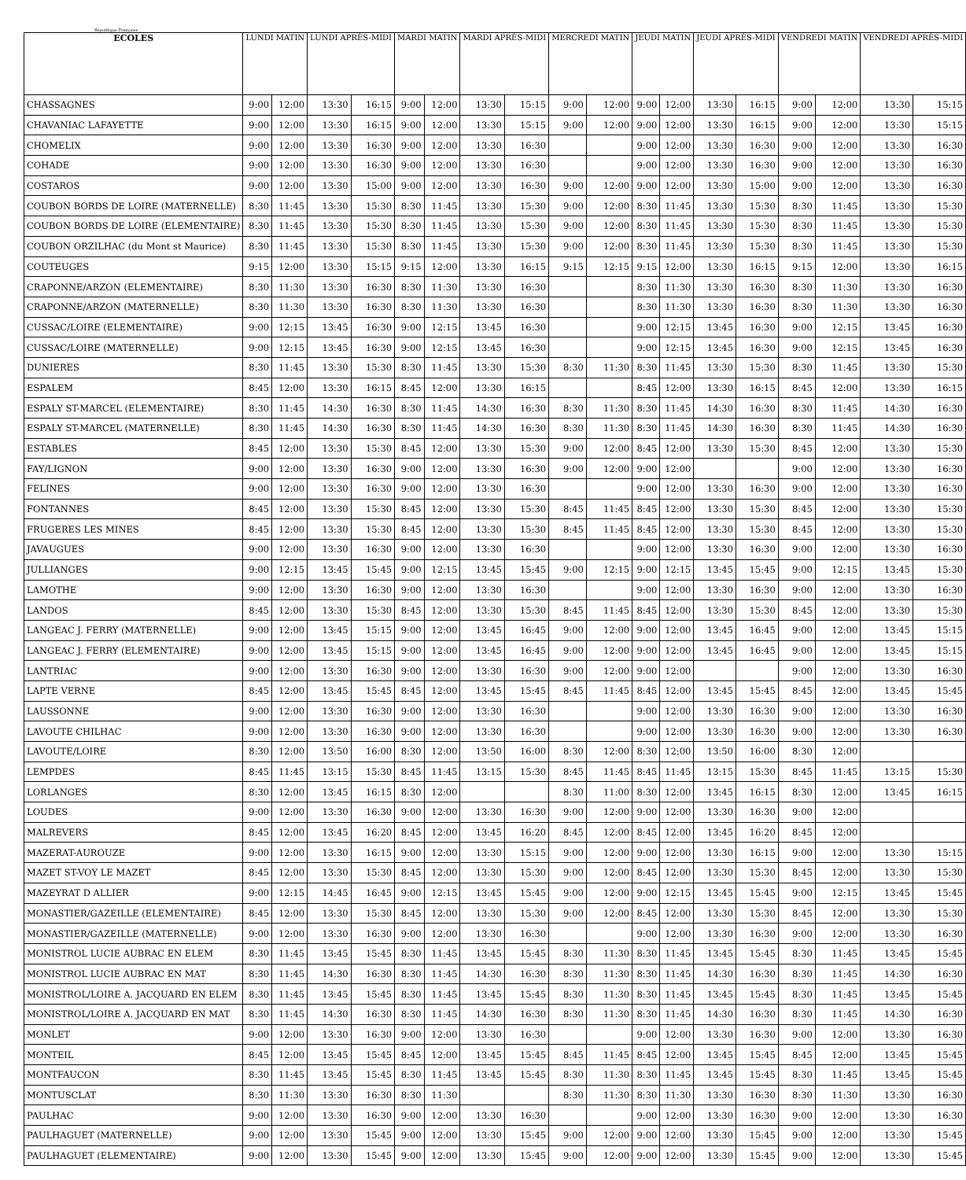République Française
| ECOLES | LUNDI MATIN | | LUNDI APRÈS-MIDI | | MARDI MATIN | | MARDI APRÈS-MIDI | | MERCREDI MATIN | | JEUDI MATIN | | JEUDI APRÈS-MIDI | | VENDREDI MATIN | | VENDREDI APRÈS-MIDI | |
| --- | --- | --- | --- | --- | --- | --- | --- | --- | --- | --- | --- | --- | --- | --- | --- | --- | --- | --- |
| CHASSAGNES | 9:00 | 12:00 | 13:30 | 16:15 | 9:00 | 12:00 | 13:30 | 15:15 | 9:00 | 12:00 | 9:00 | 12:00 | 13:30 | 16:15 | 9:00 | 12:00 | 13:30 | 15:15 |
| CHAVANIAC LAFAYETTE | 9:00 | 12:00 | 13:30 | 16:15 | 9:00 | 12:00 | 13:30 | 15:15 | 9:00 | 12:00 | 9:00 | 12:00 | 13:30 | 16:15 | 9:00 | 12:00 | 13:30 | 15:15 |
| CHOMELIX | 9:00 | 12:00 | 13:30 | 16:30 | 9:00 | 12:00 | 13:30 | 16:30 | | | 9:00 | 12:00 | 13:30 | 16:30 | 9:00 | 12:00 | 13:30 | 16:30 |
| COHADE | 9:00 | 12:00 | 13:30 | 16:30 | 9:00 | 12:00 | 13:30 | 16:30 | | | 9:00 | 12:00 | 13:30 | 16:30 | 9:00 | 12:00 | 13:30 | 16:30 |
| COSTAROS | 9:00 | 12:00 | 13:30 | 15:00 | 9:00 | 12:00 | 13:30 | 16:30 | 9:00 | 12:00 | 9:00 | 12:00 | 13:30 | 15:00 | 9:00 | 12:00 | 13:30 | 16:30 |
| COUBON BORDS DE LOIRE (MATERNELLE) | 8:30 | 11:45 | 13:30 | 15:30 | 8:30 | 11:45 | 13:30 | 15:30 | 9:00 | 12:00 | 8:30 | 11:45 | 13:30 | 15:30 | 8:30 | 11:45 | 13:30 | 15:30 |
| COUBON BORDS DE LOIRE (ELEMENTAIRE) | 8:30 | 11:45 | 13:30 | 15:30 | 8:30 | 11:45 | 13:30 | 15:30 | 9:00 | 12:00 | 8:30 | 11:45 | 13:30 | 15:30 | 8:30 | 11:45 | 13:30 | 15:30 |
| COUBON ORZILHAC (du Mont st Maurice) | 8:30 | 11:45 | 13:30 | 15:30 | 8:30 | 11:45 | 13:30 | 15:30 | 9:00 | 12:00 | 8:30 | 11:45 | 13:30 | 15:30 | 8:30 | 11:45 | 13:30 | 15:30 |
| COUTEUGES | 9:15 | 12:00 | 13:30 | 15:15 | 9:15 | 12:00 | 13:30 | 16:15 | 9:15 | 12:15 | 9:15 | 12:00 | 13:30 | 16:15 | 9:15 | 12:00 | 13:30 | 16:15 |
| CRAPONNE/ARZON (ELEMENTAIRE) | 8:30 | 11:30 | 13:30 | 16:30 | 8:30 | 11:30 | 13:30 | 16:30 | | | 8:30 | 11:30 | 13:30 | 16:30 | 8:30 | 11:30 | 13:30 | 16:30 |
| CRAPONNE/ARZON (MATERNELLE) | 8:30 | 11:30 | 13:30 | 16:30 | 8:30 | 11:30 | 13:30 | 16:30 | | | 8:30 | 11:30 | 13:30 | 16:30 | 8:30 | 11:30 | 13:30 | 16:30 |
| CUSSAC/LOIRE (ELEMENTAIRE) | 9:00 | 12:15 | 13:45 | 16:30 | 9:00 | 12:15 | 13:45 | 16:30 | | | 9:00 | 12:15 | 13:45 | 16:30 | 9:00 | 12:15 | 13:45 | 16:30 |
| CUSSAC/LOIRE (MATERNELLE) | 9:00 | 12:15 | 13:45 | 16:30 | 9:00 | 12:15 | 13:45 | 16:30 | | | 9:00 | 12:15 | 13:45 | 16:30 | 9:00 | 12:15 | 13:45 | 16:30 |
| DUNIERES | 8:30 | 11:45 | 13:30 | 15:30 | 8:30 | 11:45 | 13:30 | 15:30 | 8:30 | 11:30 | 8:30 | 11:45 | 13:30 | 15:30 | 8:30 | 11:45 | 13:30 | 15:30 |
| ESPALEM | 8:45 | 12:00 | 13:30 | 16:15 | 8:45 | 12:00 | 13:30 | 16:15 | | | 8:45 | 12:00 | 13:30 | 16:15 | 8:45 | 12:00 | 13:30 | 16:15 |
| ESPALY ST-MARCEL (ELEMENTAIRE) | 8:30 | 11:45 | 14:30 | 16:30 | 8:30 | 11:45 | 14:30 | 16:30 | 8:30 | 11:30 | 8:30 | 11:45 | 14:30 | 16:30 | 8:30 | 11:45 | 14:30 | 16:30 |
| ESPALY ST-MARCEL (MATERNELLE) | 8:30 | 11:45 | 14:30 | 16:30 | 8:30 | 11:45 | 14:30 | 16:30 | 8:30 | 11:30 | 8:30 | 11:45 | 14:30 | 16:30 | 8:30 | 11:45 | 14:30 | 16:30 |
| ESTABLES | 8:45 | 12:00 | 13:30 | 15:30 | 8:45 | 12:00 | 13:30 | 15:30 | 9:00 | 12:00 | 8:45 | 12:00 | 13:30 | 15:30 | 8:45 | 12:00 | 13:30 | 15:30 |
| FAY/LIGNON | 9:00 | 12:00 | 13:30 | 16:30 | 9:00 | 12:00 | 13:30 | 16:30 | 9:00 | 12:00 | 9:00 | 12:00 | | | 9:00 | 12:00 | 13:30 | 16:30 |
| FELINES | 9:00 | 12:00 | 13:30 | 16:30 | 9:00 | 12:00 | 13:30 | 16:30 | | | 9:00 | 12:00 | 13:30 | 16:30 | 9:00 | 12:00 | 13:30 | 16:30 |
| FONTANNES | 8:45 | 12:00 | 13:30 | 15:30 | 8:45 | 12:00 | 13:30 | 15:30 | 8:45 | 11:45 | 8:45 | 12:00 | 13:30 | 15:30 | 8:45 | 12:00 | 13:30 | 15:30 |
| FRUGERES LES MINES | 8:45 | 12:00 | 13:30 | 15:30 | 8:45 | 12:00 | 13:30 | 15:30 | 8:45 | 11:45 | 8:45 | 12:00 | 13:30 | 15:30 | 8:45 | 12:00 | 13:30 | 15:30 |
| JAVAUGUES | 9:00 | 12:00 | 13:30 | 16:30 | 9:00 | 12:00 | 13:30 | 16:30 | | | 9:00 | 12:00 | 13:30 | 16:30 | 9:00 | 12:00 | 13:30 | 16:30 |
| JULLIANGES | 9:00 | 12:15 | 13:45 | 15:45 | 9:00 | 12:15 | 13:45 | 15:45 | 9:00 | 12:15 | 9:00 | 12:15 | 13:45 | 15:45 | 9:00 | 12:15 | 13:45 | 15:30 |
| LAMOTHE | 9:00 | 12:00 | 13:30 | 16:30 | 9:00 | 12:00 | 13:30 | 16:30 | | | 9:00 | 12:00 | 13:30 | 16:30 | 9:00 | 12:00 | 13:30 | 16:30 |
| LANDOS | 8:45 | 12:00 | 13:30 | 15:30 | 8:45 | 12:00 | 13:30 | 15:30 | 8:45 | 11:45 | 8:45 | 12:00 | 13:30 | 15:30 | 8:45 | 12:00 | 13:30 | 15:30 |
| LANGEAC J. FERRY (MATERNELLE) | 9:00 | 12:00 | 13:45 | 15:15 | 9:00 | 12:00 | 13:45 | 16:45 | 9:00 | 12:00 | 9:00 | 12:00 | 13:45 | 16:45 | 9:00 | 12:00 | 13:45 | 15:15 |
| LANGEAC J. FERRY (ELEMENTAIRE) | 9:00 | 12:00 | 13:45 | 15:15 | 9:00 | 12:00 | 13:45 | 16:45 | 9:00 | 12:00 | 9:00 | 12:00 | 13:45 | 16:45 | 9:00 | 12:00 | 13:45 | 15:15 |
| LANTRIAC | 9:00 | 12:00 | 13:30 | 16:30 | 9:00 | 12:00 | 13:30 | 16:30 | 9:00 | 12:00 | 9:00 | 12:00 | | | 9:00 | 12:00 | 13:30 | 16:30 |
| LAPTE VERNE | 8:45 | 12:00 | 13:45 | 15:45 | 8:45 | 12:00 | 13:45 | 15:45 | 8:45 | 11:45 | 8:45 | 12:00 | 13:45 | 15:45 | 8:45 | 12:00 | 13:45 | 15:45 |
| LAUSSONNE | 9:00 | 12:00 | 13:30 | 16:30 | 9:00 | 12:00 | 13:30 | 16:30 | | | 9:00 | 12:00 | 13:30 | 16:30 | 9:00 | 12:00 | 13:30 | 16:30 |
| LAVOUTE CHILHAC | 9:00 | 12:00 | 13:30 | 16:30 | 9:00 | 12:00 | 13:30 | 16:30 | | | 9:00 | 12:00 | 13:30 | 16:30 | 9:00 | 12:00 | 13:30 | 16:30 |
| LAVOUTE/LOIRE | 8:30 | 12:00 | 13:50 | 16:00 | 8:30 | 12:00 | 13:50 | 16:00 | 8:30 | 12:00 | 8:30 | 12:00 | 13:50 | 16:00 | 8:30 | 12:00 | | |
| LEMPDES | 8:45 | 11:45 | 13:15 | 15:30 | 8:45 | 11:45 | 13:15 | 15:30 | 8:45 | 11:45 | 8:45 | 11:45 | 13:15 | 15:30 | 8:45 | 11:45 | 13:15 | 15:30 |
| LORLANGES | 8:30 | 12:00 | 13:45 | 16:15 | 8:30 | 12:00 | | | 8:30 | 11:00 | 8:30 | 12:00 | 13:45 | 16:15 | 8:30 | 12:00 | 13:45 | 16:15 |
| LOUDES | 9:00 | 12:00 | 13:30 | 16:30 | 9:00 | 12:00 | 13:30 | 16:30 | 9:00 | 12:00 | 9:00 | 12:00 | 13:30 | 16:30 | 9:00 | 12:00 | | |
| MALREVERS | 8:45 | 12:00 | 13:45 | 16:20 | 8:45 | 12:00 | 13:45 | 16:20 | 8:45 | 12:00 | 8:45 | 12:00 | 13:45 | 16:20 | 8:45 | 12:00 | | |
| MAZERAT-AUROUZE | 9:00 | 12:00 | 13:30 | 16:15 | 9:00 | 12:00 | 13:30 | 15:15 | 9:00 | 12:00 | 9:00 | 12:00 | 13:30 | 16:15 | 9:00 | 12:00 | 13:30 | 15:15 |
| MAZET ST-VOY LE MAZET | 8:45 | 12:00 | 13:30 | 15:30 | 8:45 | 12:00 | 13:30 | 15:30 | 9:00 | 12:00 | 8:45 | 12:00 | 13:30 | 15:30 | 8:45 | 12:00 | 13:30 | 15:30 |
| MAZEYRAT D ALLIER | 9:00 | 12:15 | 14:45 | 16:45 | 9:00 | 12:15 | 13:45 | 15:45 | 9:00 | 12:00 | 9:00 | 12:15 | 13:45 | 15:45 | 9:00 | 12:15 | 13:45 | 15:45 |
| MONASTIER/GAZEILLE (ELEMENTAIRE) | 8:45 | 12:00 | 13:30 | 15:30 | 8:45 | 12:00 | 13:30 | 15:30 | 9:00 | 12:00 | 8:45 | 12:00 | 13:30 | 15:30 | 8:45 | 12:00 | 13:30 | 15:30 |
| MONASTIER/GAZEILLE (MATERNELLE) | 9:00 | 12:00 | 13:30 | 16:30 | 9:00 | 12:00 | 13:30 | 16:30 | | | 9:00 | 12:00 | 13:30 | 16:30 | 9:00 | 12:00 | 13:30 | 16:30 |
| MONISTROL LUCIE AUBRAC EN ELEM | 8:30 | 11:45 | 13:45 | 15:45 | 8:30 | 11:45 | 13:45 | 15:45 | 8:30 | 11:30 | 8:30 | 11:45 | 13:45 | 15:45 | 8:30 | 11:45 | 13:45 | 15:45 |
| MONISTROL LUCIE AUBRAC EN MAT | 8:30 | 11:45 | 14:30 | 16:30 | 8:30 | 11:45 | 14:30 | 16:30 | 8:30 | 11:30 | 8:30 | 11:45 | 14:30 | 16:30 | 8:30 | 11:45 | 14:30 | 16:30 |
| MONISTROL/LOIRE A. JACQUARD EN ELEM | 8:30 | 11:45 | 13:45 | 15:45 | 8:30 | 11:45 | 13:45 | 15:45 | 8:30 | 11:30 | 8:30 | 11:45 | 13:45 | 15:45 | 8:30 | 11:45 | 13:45 | 15:45 |
| MONISTROL/LOIRE A. JACQUARD EN MAT | 8:30 | 11:45 | 14:30 | 16:30 | 8:30 | 11:45 | 14:30 | 16:30 | 8:30 | 11:30 | 8:30 | 11:45 | 14:30 | 16:30 | 8:30 | 11:45 | 14:30 | 16:30 |
| MONLET | 9:00 | 12:00 | 13:30 | 16:30 | 9:00 | 12:00 | 13:30 | 16:30 | | | 9:00 | 12:00 | 13:30 | 16:30 | 9:00 | 12:00 | 13:30 | 16:30 |
| MONTEIL | 8:45 | 12:00 | 13:45 | 15:45 | 8:45 | 12:00 | 13:45 | 15:45 | 8:45 | 11:45 | 8:45 | 12:00 | 13:45 | 15:45 | 8:45 | 12:00 | 13:45 | 15:45 |
| MONTFAUCON | 8:30 | 11:45 | 13:45 | 15:45 | 8:30 | 11:45 | 13:45 | 15:45 | 8:30 | 11:30 | 8:30 | 11:45 | 13:45 | 15:45 | 8:30 | 11:45 | 13:45 | 15:45 |
| MONTUSCLAT | 8:30 | 11:30 | 13:30 | 16:30 | 8:30 | 11:30 | | | 8:30 | 11:30 | 8:30 | 11:30 | 13:30 | 16:30 | 8:30 | 11:30 | 13:30 | 16:30 |
| PAULHAC | 9:00 | 12:00 | 13:30 | 16:30 | 9:00 | 12:00 | 13:30 | 16:30 | | | 9:00 | 12:00 | 13:30 | 16:30 | 9:00 | 12:00 | 13:30 | 16:30 |
| PAULHAGUET (MATERNELLE) | 9:00 | 12:00 | 13:30 | 15:45 | 9:00 | 12:00 | 13:30 | 15:45 | 9:00 | 12:00 | 9:00 | 12:00 | 13:30 | 15:45 | 9:00 | 12:00 | 13:30 | 15:45 |
| PAULHAGUET (ELEMENTAIRE) | 9:00 | 12:00 | 13:30 | 15:45 | 9:00 | 12:00 | 13:30 | 15:45 | 9:00 | 12:00 | 9:00 | 12:00 | 13:30 | 15:45 | 9:00 | 12:00 | 13:30 | 15:45 |